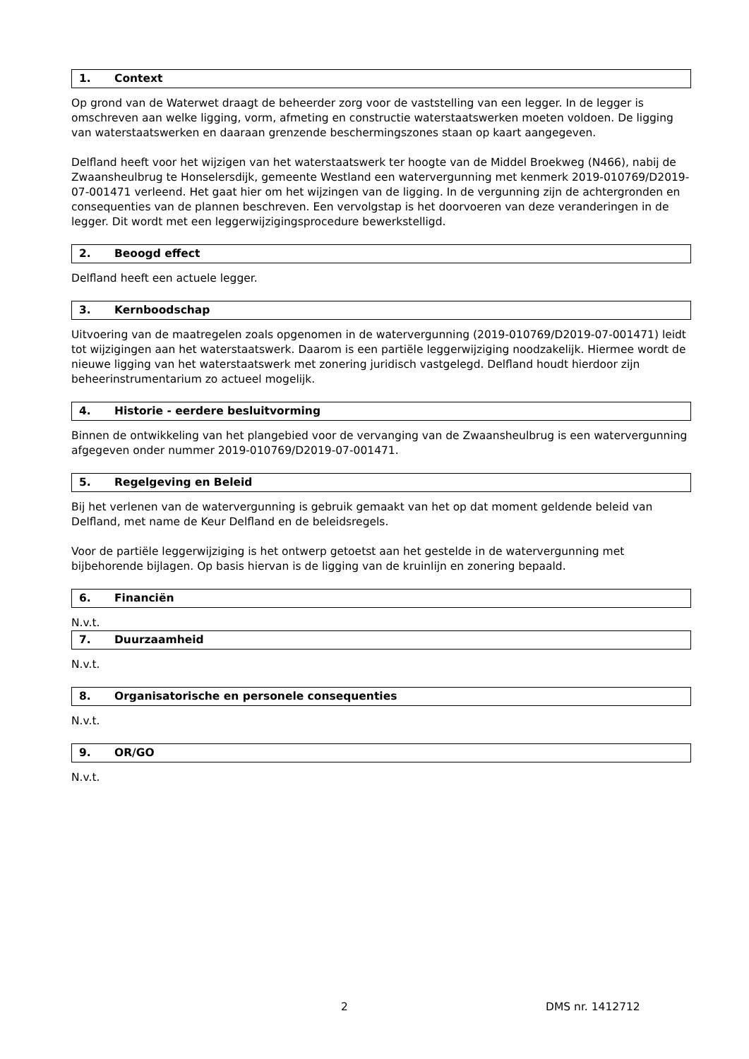1. Context
Op grond van de Waterwet draagt de beheerder zorg voor de vaststelling van een legger. In de legger is omschreven aan welke ligging, vorm, afmeting en constructie waterstaatswerken moeten voldoen. De ligging van waterstaatswerken en daaraan grenzende beschermingszones staan op kaart aangegeven.
Delfland heeft voor het wijzigen van het waterstaatswerk ter hoogte van de Middel Broekweg (N466), nabij de Zwaansheulbrug te Honselersdijk, gemeente Westland een watervergunning met kenmerk 2019-010769/D2019-07-001471 verleend. Het gaat hier om het wijzingen van de ligging. In de vergunning zijn de achtergronden en consequenties van de plannen beschreven. Een vervolgstap is het doorvoeren van deze veranderingen in de legger. Dit wordt met een leggerwijzigingsprocedure bewerkstelligd.
2. Beoogd effect
Delfland heeft een actuele legger.
3. Kernboodschap
Uitvoering van de maatregelen zoals opgenomen in de watervergunning (2019-010769/D2019-07-001471) leidt tot wijzigingen aan het waterstaatswerk. Daarom is een partiële leggerwijziging noodzakelijk. Hiermee wordt de nieuwe ligging van het waterstaatswerk met zonering juridisch vastgelegd. Delfland houdt hierdoor zijn beheerinstrumentarium zo actueel mogelijk.
4. Historie - eerdere besluitvorming
Binnen de ontwikkeling van het plangebied voor de vervanging van de Zwaansheulbrug is een watervergunning afgegeven onder nummer 2019-010769/D2019-07-001471.
5. Regelgeving en Beleid
Bij het verlenen van de watervergunning is gebruik gemaakt van het op dat moment geldende beleid van Delfland, met name de Keur Delfland en de beleidsregels.
Voor de partiële leggerwijziging is het ontwerp getoetst aan het gestelde in de watervergunning met bijbehorende bijlagen. Op basis hiervan is de ligging van de kruinlijn en zonering bepaald.
6. Financiën
N.v.t.
7. Duurzaamheid
N.v.t.
8. Organisatorische en personele consequenties
N.v.t.
9. OR/GO
N.v.t.
2 DMS nr. 1412712